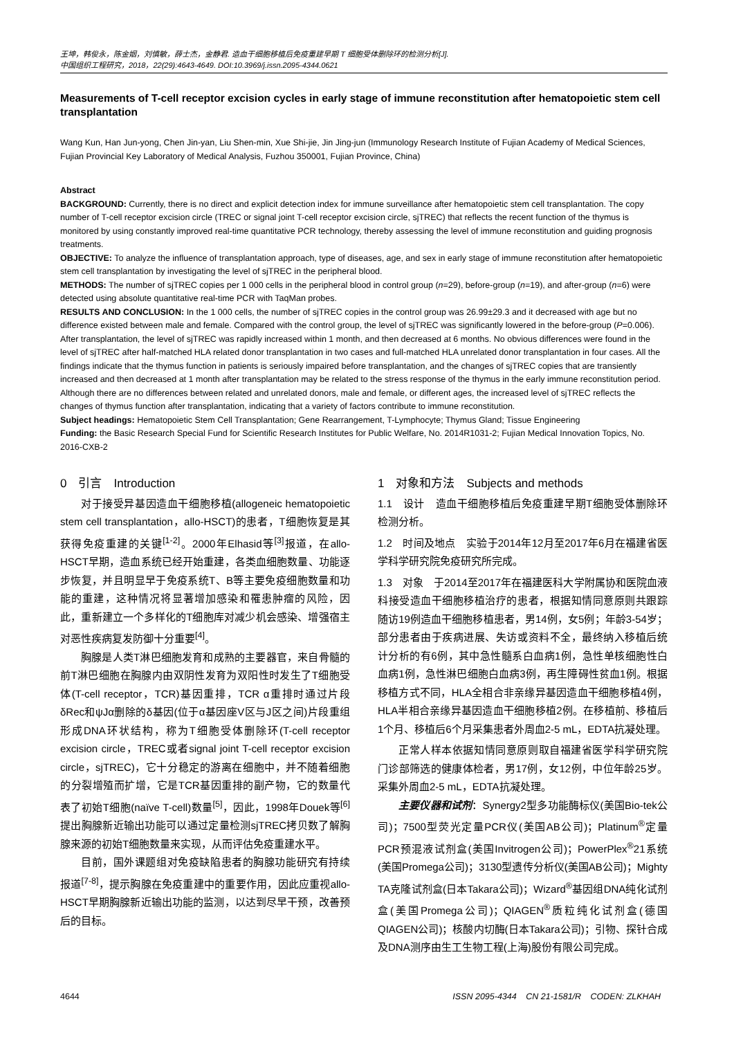王坤，韩俊永，陈金姻，刘慎敏，薛士杰，金静君. 造血干细胞移植后免疫重建早期 T 细胞受体删除环的检测分析[J].
中国组织工程研究，2018，22(29):4643-4649. DOI:10.3969/j.issn.2095-4344.0621
Measurements of T-cell receptor excision cycles in early stage of immune reconstitution after hematopoietic stem cell transplantation
Wang Kun, Han Jun-yong, Chen Jin-yan, Liu Shen-min, Xue Shi-jie, Jin Jing-jun (Immunology Research Institute of Fujian Academy of Medical Sciences, Fujian Provincial Key Laboratory of Medical Analysis, Fuzhou 350001, Fujian Province, China)
Abstract
BACKGROUND: Currently, there is no direct and explicit detection index for immune surveillance after hematopoietic stem cell transplantation. The copy number of T-cell receptor excision circle (TREC or signal joint T-cell receptor excision circle, sjTREC) that reflects the recent function of the thymus is monitored by using constantly improved real-time quantitative PCR technology, thereby assessing the level of immune reconstitution and guiding prognosis treatments.
OBJECTIVE: To analyze the influence of transplantation approach, type of diseases, age, and sex in early stage of immune reconstitution after hematopoietic stem cell transplantation by investigating the level of sjTREC in the peripheral blood.
METHODS: The number of sjTREC copies per 1 000 cells in the peripheral blood in control group (n=29), before-group (n=19), and after-group (n=6) were detected using absolute quantitative real-time PCR with TaqMan probes.
RESULTS AND CONCLUSION: In the 1 000 cells, the number of sjTREC copies in the control group was 26.99±29.3 and it decreased with age but no difference existed between male and female. Compared with the control group, the level of sjTREC was significantly lowered in the before-group (P=0.006). After transplantation, the level of sjTREC was rapidly increased within 1 month, and then decreased at 6 months. No obvious differences were found in the level of sjTREC after half-matched HLA related donor transplantation in two cases and full-matched HLA unrelated donor transplantation in four cases. All the findings indicate that the thymus function in patients is seriously impaired before transplantation, and the changes of sjTREC copies that are transiently increased and then decreased at 1 month after transplantation may be related to the stress response of the thymus in the early immune reconstitution period. Although there are no differences between related and unrelated donors, male and female, or different ages, the increased level of sjTREC reflects the changes of thymus function after transplantation, indicating that a variety of factors contribute to immune reconstitution.
Subject headings: Hematopoietic Stem Cell Transplantation; Gene Rearrangement, T-Lymphocyte; Thymus Gland; Tissue Engineering
Funding: the Basic Research Special Fund for Scientific Research Institutes for Public Welfare, No. 2014R1031-2; Fujian Medical Innovation Topics, No. 2016-CXB-2
0　引言　Introduction
对于接受异基因造血干细胞移植(allogeneic hematopoietic stem cell transplantation，allo-HSCT)的患者，T细胞恢复是其获得免疫重建的关键<sup>[1-2]</sup>。2000年Elhasid等<sup>[3]</sup>报道，在allo-HSCT早期，造血系统已经开始重建，各类血细胞数量、功能逐步恢复，并且明显早于免疫系统T、B等主要免疫细胞数量和功能的重建，这种情况将显著增加感染和罹患肿瘤的风险，因此，重新建立一个多样化的T细胞库对减少机会感染、增强宿主对恶性疾病复发防御十分重要<sup>[4]</sup>。
胸腺是人类T淋巴细胞发育和成熟的主要器官，来自骨髓的前T淋巴细胞在胸腺内由双阴性发育为双阳性时发生了T细胞受体(T-cell receptor，TCR)基因重排，TCR α重排时通过片段δRec和ψJα删除的δ基因(位于α基因座V区与J区之间)片段重组形成DNA环状结构，称为T细胞受体删除环(T-cell receptor excision circle，TREC或者signal joint T-cell receptor excision circle，sjTREC)，它十分稳定的游离在细胞中，并不随着细胞的分裂增殖而扩增，它是TCR基因重排的副产物，它的数量代表了初始T细胞(naïve T-cell)数量<sup>[5]</sup>，因此，1998年Douek等<sup>[6]</sup>提出胸腺新近输出功能可以通过定量检测sjTREC拷贝数了解胸腺来源的初始T细胞数量来实现，从而评估免疫重建水平。
目前，国外课题组对免疫缺陷患者的胸腺功能研究有持续报道<sup>[7-8]</sup>，提示胸腺在免疫重建中的重要作用，因此应重视allo-HSCT早期胸腺新近输出功能的监测，以达到尽早干预，改善预后的目标。
1　对象和方法　Subjects and methods
1.1　设计　造血干细胞移植后免疫重建早期T细胞受体删除环检测分析。
1.2　时间及地点　实验于2014年12月至2017年6月在福建省医学科学研究院免疫研究所完成。
1.3　对象　于2014至2017年在福建医科大学附属协和医院血液科接受造血干细胞移植治疗的患者，根据知情同意原则共跟踪随访19例造血干细胞移植患者，男14例，女5例；年龄3-54岁；部分患者由于疾病进展、失访或资料不全，最终纳入移植后统计分析的有6例，其中急性髓系白血病1例，急性单核细胞性白血病1例，急性淋巴细胞白血病3例，再生障碍性贫血1例。根据移植方式不同，HLA全相合非亲缘异基因造血干细胞移植4例，HLA半相合亲缘异基因造血干细胞移植2例。在移植前、移植后1个月、移植后6个月采集患者外周血2-5 mL，EDTA抗凝处理。
正常人样本依据知情同意原则取自福建省医学科学研究院门诊部筛选的健康体检者，男17例，女12例，中位年龄25岁。采集外周血2-5 mL，EDTA抗凝处理。
主要仪器和试剂：Synergy2型多功能酶标仪(美国Bio-tek公司)；7500型荧光定量PCR仪(美国AB公司)；Platinum<sup>®</sup>定量PCR预混液试剂盒(美国Invitrogen公司)；PowerPlex<sup>®</sup>21系统(美国Promega公司)；3130型遗传分析仪(美国AB公司)；Mighty TA克隆试剂盒(日本Takara公司)；Wizard<sup>®</sup>基因组DNA纯化试剂盒(美国Promega公司)；QIAGEN<sup>®</sup>质粒纯化试剂盒(德国QIAGEN公司)；核酸内切酶(日本Takara公司)；引物、探针合成及DNA测序由生工生物工程(上海)股份有限公司完成。
4644 ISSN 2095-4344 CN 21-1581/R CODEN: ZLKHAH